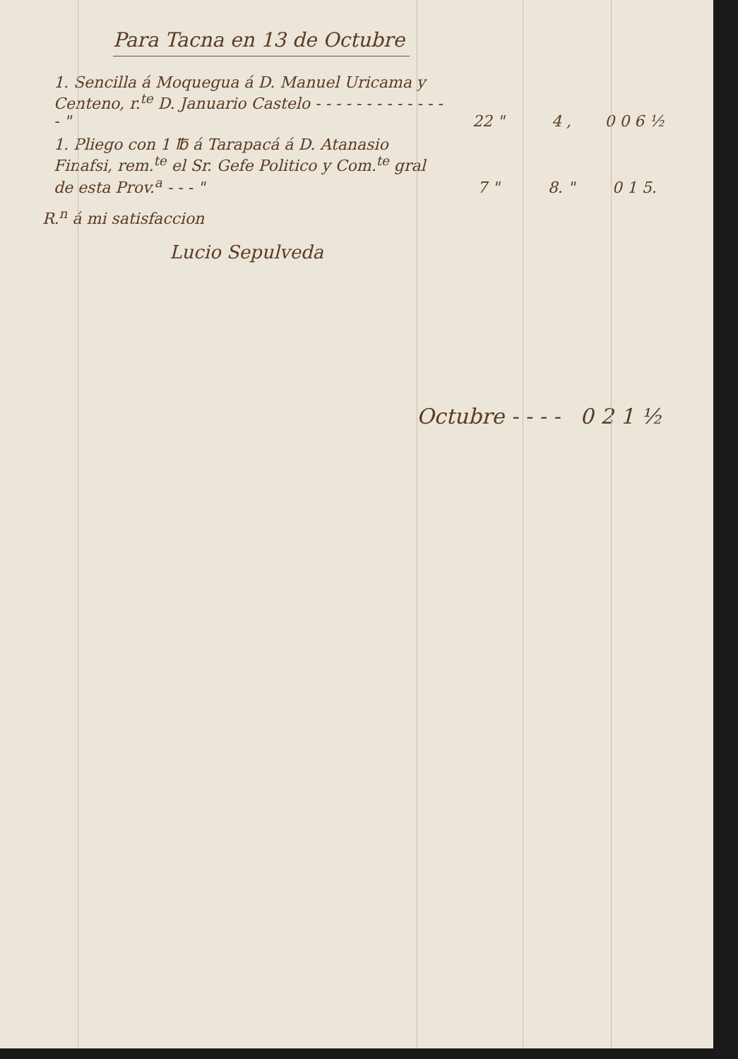Para Tacna en 13 de Octubre
| 1. Sencilla á Moquegua á D. Manuel Uricama y Centeno, r.<sup>te</sup> D. Januario Castelo - - - - - - - - - - - - - - " | 22 " | 4 , | 0 0 6 ½ |
| 1. Pliego con 1 ℔ á Tarapacá á D. Atanasio Finafsi, rem.<sup>te</sup> el Sr. Gefe Politico y Com.<sup>te</sup> gral de esta Prov.<sup>a</sup> - - - " | 7 " | 8. " | 0 1 5. |
R.<sup>n</sup> á mi satisfaccion
Lucio Sepulveda
Octubre - - - - 0 2 1 ½